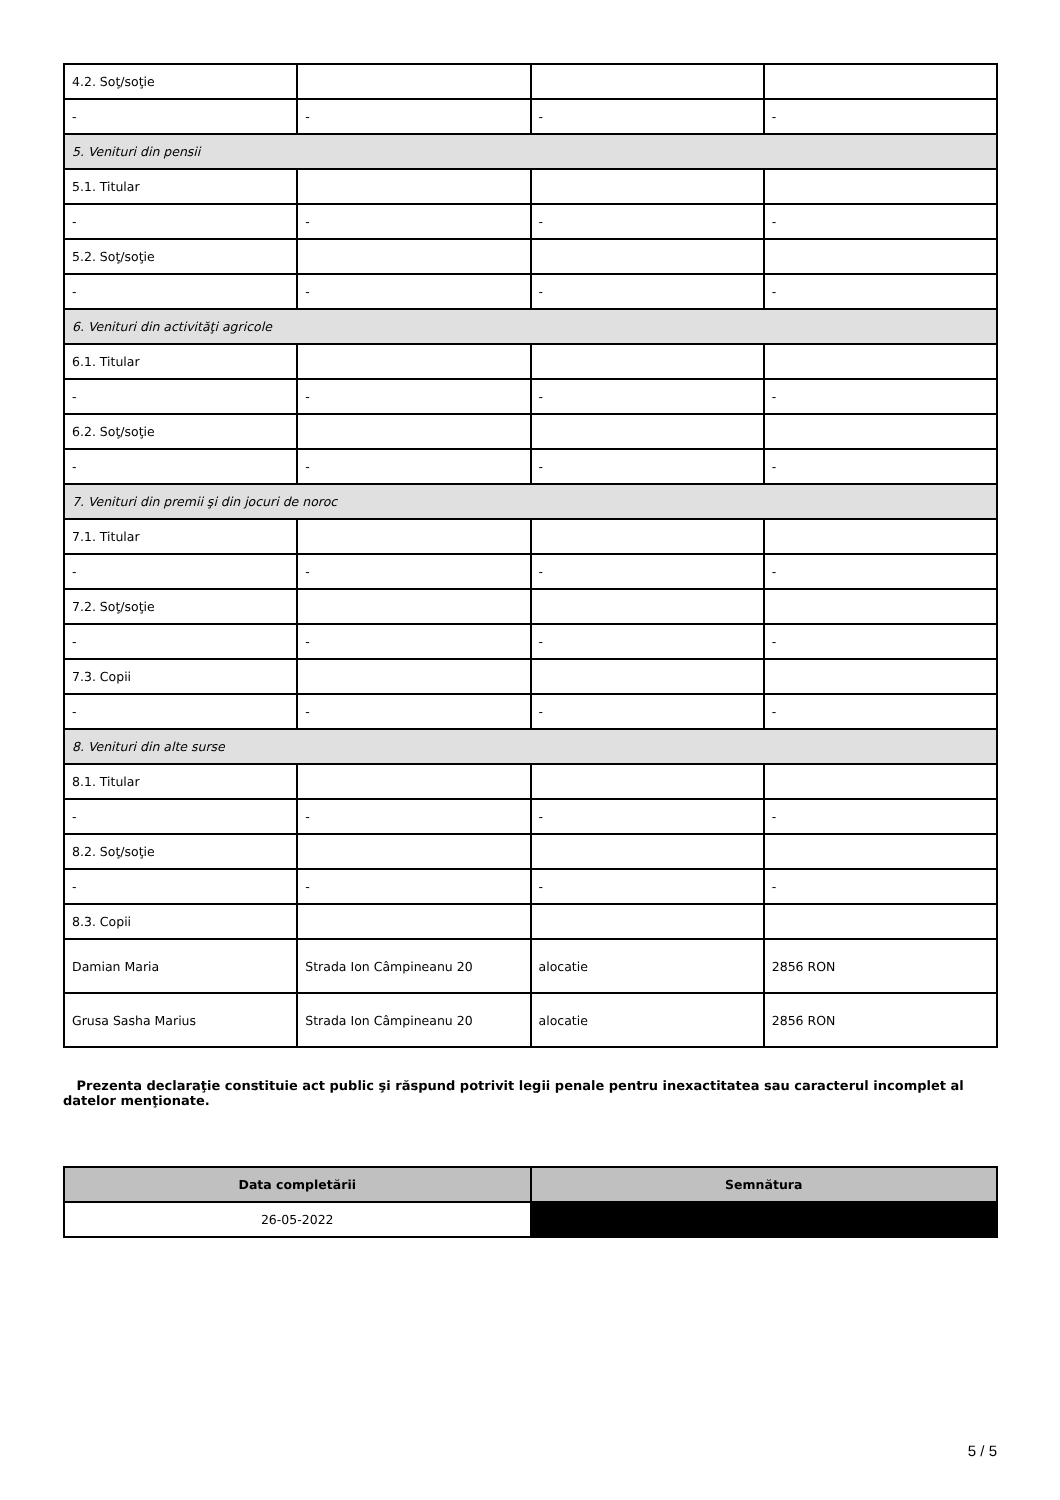| 4.2. Soţ/soţie | | | |
| - | - | - | - |
| 5. Venituri din pensii | | | |
| 5.1. Titular | | | |
| - | - | - | - |
| 5.2. Soţ/soţie | | | |
| - | - | - | - |
| 6. Venituri din activităţi agricole | | | |
| 6.1. Titular | | | |
| - | - | - | - |
| 6.2. Soţ/soţie | | | |
| - | - | - | - |
| 7. Venituri din premii şi din jocuri de noroc | | | |
| 7.1. Titular | | | |
| - | - | - | - |
| 7.2. Soţ/soţie | | | |
| - | - | - | - |
| 7.3. Copii | | | |
| - | - | - | - |
| 8. Venituri din alte surse | | | |
| 8.1. Titular | | | |
| - | - | - | - |
| 8.2. Soţ/soţie | | | |
| - | - | - | - |
| 8.3. Copii | | | |
| Damian Maria | Strada Ion Câmpineanu 20 | alocatie | 2856 RON |
| Grusa Sasha Marius | Strada Ion Câmpineanu 20 | alocatie | 2856 RON |
Prezenta declaraţie constituie act public şi răspund potrivit legii penale pentru inexactitatea sau caracterul incomplet al datelor menţionate.
| Data completării | Semnătura |
| --- | --- |
| 26-05-2022 | |
5 / 5